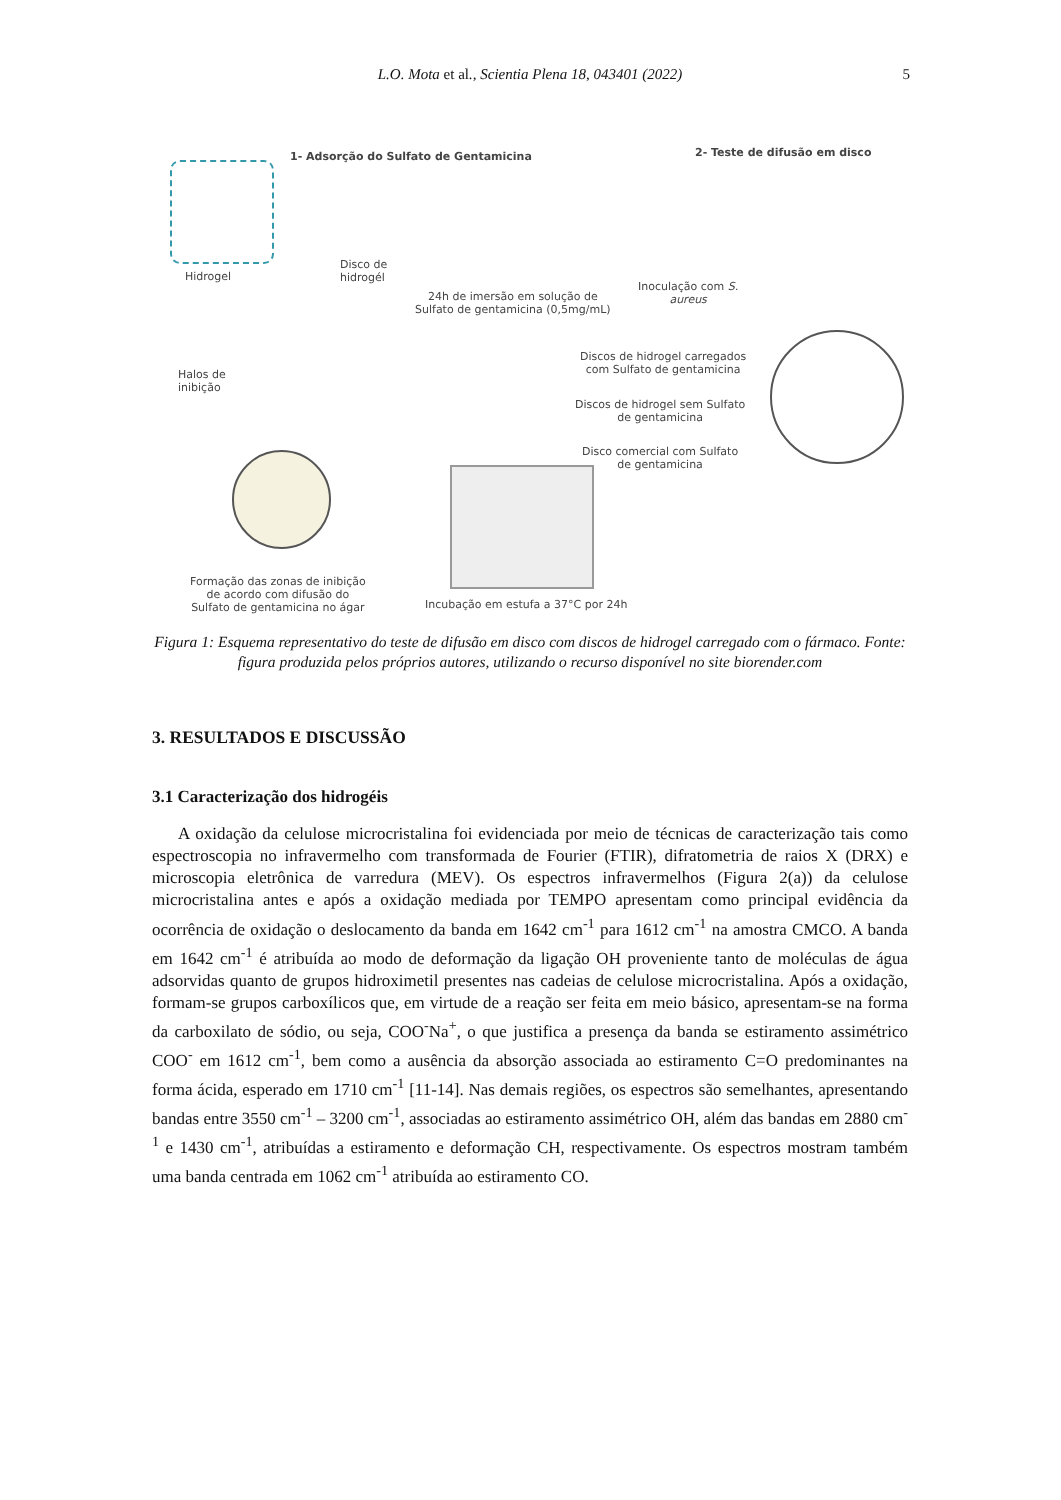L.O. Mota et al., Scientia Plena 18, 043401 (2022)
5
1- Adsorção do Sulfato de Gentamicina
2- Teste de difusão em disco
Hidrogel
Disco de
hidrogél
24h de imersão em solução de
Sulfato de gentamicina (0,5mg/mL)
Inoculação com S.
aureus
Discos de hidrogel carregados
com Sulfato de gentamicina
Discos de hidrogel sem Sulfato
de gentamicina
Disco comercial com Sulfato
de gentamicina
Halos de
inibição
Formação das zonas de inibição
de acordo com difusão do
Sulfato de gentamicina no ágar
Incubação em estufa a 37°C por 24h
Figura 1: Esquema representativo do teste de difusão em disco com discos de hidrogel carregado com o fármaco. Fonte: figura produzida pelos próprios autores, utilizando o recurso disponível no site biorender.com
3. RESULTADOS E DISCUSSÃO
3.1 Caracterização dos hidrogéis
A oxidação da celulose microcristalina foi evidenciada por meio de técnicas de caracterização tais como espectroscopia no infravermelho com transformada de Fourier (FTIR), difratometria de raios X (DRX) e microscopia eletrônica de varredura (MEV). Os espectros infravermelhos (Figura 2(a)) da celulose microcristalina antes e após a oxidação mediada por TEMPO apresentam como principal evidência da ocorrência de oxidação o deslocamento da banda em 1642 cm<sup>-1</sup> para 1612 cm<sup>-1</sup> na amostra CMCO. A banda em 1642 cm<sup>-1</sup> é atribuída ao modo de deformação da ligação OH proveniente tanto de moléculas de água adsorvidas quanto de grupos hidroximetil presentes nas cadeias de celulose microcristalina. Após a oxidação, formam-se grupos carboxílicos que, em virtude de a reação ser feita em meio básico, apresentam-se na forma da carboxilato de sódio, ou seja, COO<sup>-</sup>Na<sup>+</sup>, o que justifica a presença da banda se estiramento assimétrico COO<sup>-</sup> em 1612 cm<sup>-1</sup>, bem como a ausência da absorção associada ao estiramento C=O predominantes na forma ácida, esperado em 1710 cm<sup>-1</sup> [11-14]. Nas demais regiões, os espectros são semelhantes, apresentando bandas entre 3550 cm<sup>-1</sup> – 3200 cm<sup>-1</sup>, associadas ao estiramento assimétrico OH, além das bandas em 2880 cm<sup>-1</sup> e 1430 cm<sup>-1</sup>, atribuídas a estiramento e deformação CH, respectivamente. Os espectros mostram também uma banda centrada em 1062 cm<sup>-1</sup> atribuída ao estiramento CO.